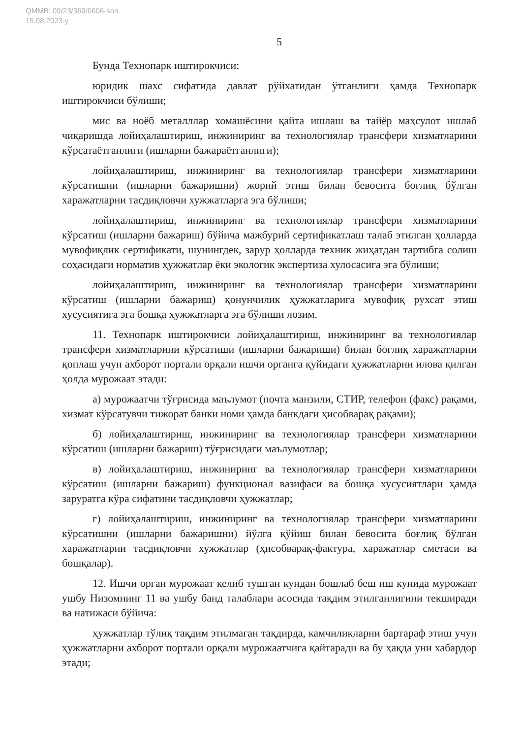QMMB: 09/23/369/0606-son
15.08.2023-y
5
Бунда Технопарк иштирокчиси:
юридик шахс сифатида давлат рўйхатидан ўтганлиги ҳамда Технопарк иштирокчиси бўлиши;
мис ва ноёб металллар хомашёсини қайта ишлаш ва тайёр маҳсулот ишлаб чиқаришда лойиҳалаштириш, инжиниринг ва технологиялар трансфери хизматларини кўрсатаётганлиги (ишларни бажараётганлиги);
лойиҳалаштириш, инжиниринг ва технологиялар трансфери хизматларини кўрсатишни (ишларни бажаришни) жорий этиш билан бевосита боғлиқ бўлган харажатларни тасдиқловчи хужжатларга эга бўлиши;
лойиҳалаштириш, инжиниринг ва технологиялар трансфери хизматларини кўрсатиш (ишларни бажариш) бўйича мажбурий сертификатлаш талаб этилган ҳолларда мувофиқлик сертификати, шунингдек, зарур ҳолларда техник жиҳатдан тартибга солиш соҳасидаги норматив ҳужжатлар ёки экологик экспертиза хулосасига эга бўлиши;
лойиҳалаштириш, инжиниринг ва технологиялар трансфери хизматларини кўрсатиш (ишларни бажариш) қонунчилик ҳужжатларига мувофиқ рухсат этиш хусусиятига эга бошқа ҳужжатларга эга бўлиши лозим.
11. Технопарк иштирокчиси лойиҳалаштириш, инжиниринг ва технологиялар трансфери хизматларини кўрсатиши (ишларни бажариши) билан боғлиқ харажатларни қоплаш учун ахборот портали орқали ишчи органга қуйидаги ҳужжатларни илова қилган ҳолда мурожаат этади:
а) мурожаатчи тўғрисида маълумот (почта манзили, СТИР, телефон (факс) рақами, хизмат кўрсатувчи тижорат банки номи ҳамда банкдаги ҳисобварақ рақами);
б) лойиҳалаштириш, инжиниринг ва технологиялар трансфери хизматларини кўрсатиш (ишларни бажариш) тўғрисидаги маълумотлар;
в) лойиҳалаштириш, инжиниринг ва технологиялар трансфери хизматларини кўрсатиш (ишларни бажариш) функционал вазифаси ва бошқа хусусиятлари ҳамда заруратга кўра сифатини тасдиқловчи ҳужжатлар;
г) лойиҳалаштириш, инжиниринг ва технологиялар трансфери хизматларини кўрсатишни (ишларни бажаришни) йўлга қўйиш билан бевосита боғлиқ бўлган харажатларни тасдиқловчи хужжатлар (ҳисобварақ-фактура, харажатлар сметаси ва бошқалар).
12. Ишчи орган мурожаат келиб тушган кундан бошлаб беш иш кунида мурожаат ушбу Низомнинг 11 ва ушбу банд талаблари асосида тақдим этилганлигини текширади ва натижаси бўйича:
ҳужжатлар тўлиқ тақдим этилмаган тақдирда, камчиликларни бартараф этиш учун ҳужжатларни ахборот портали орқали мурожаатчига қайтаради ва бу ҳақда уни хабардор этади;